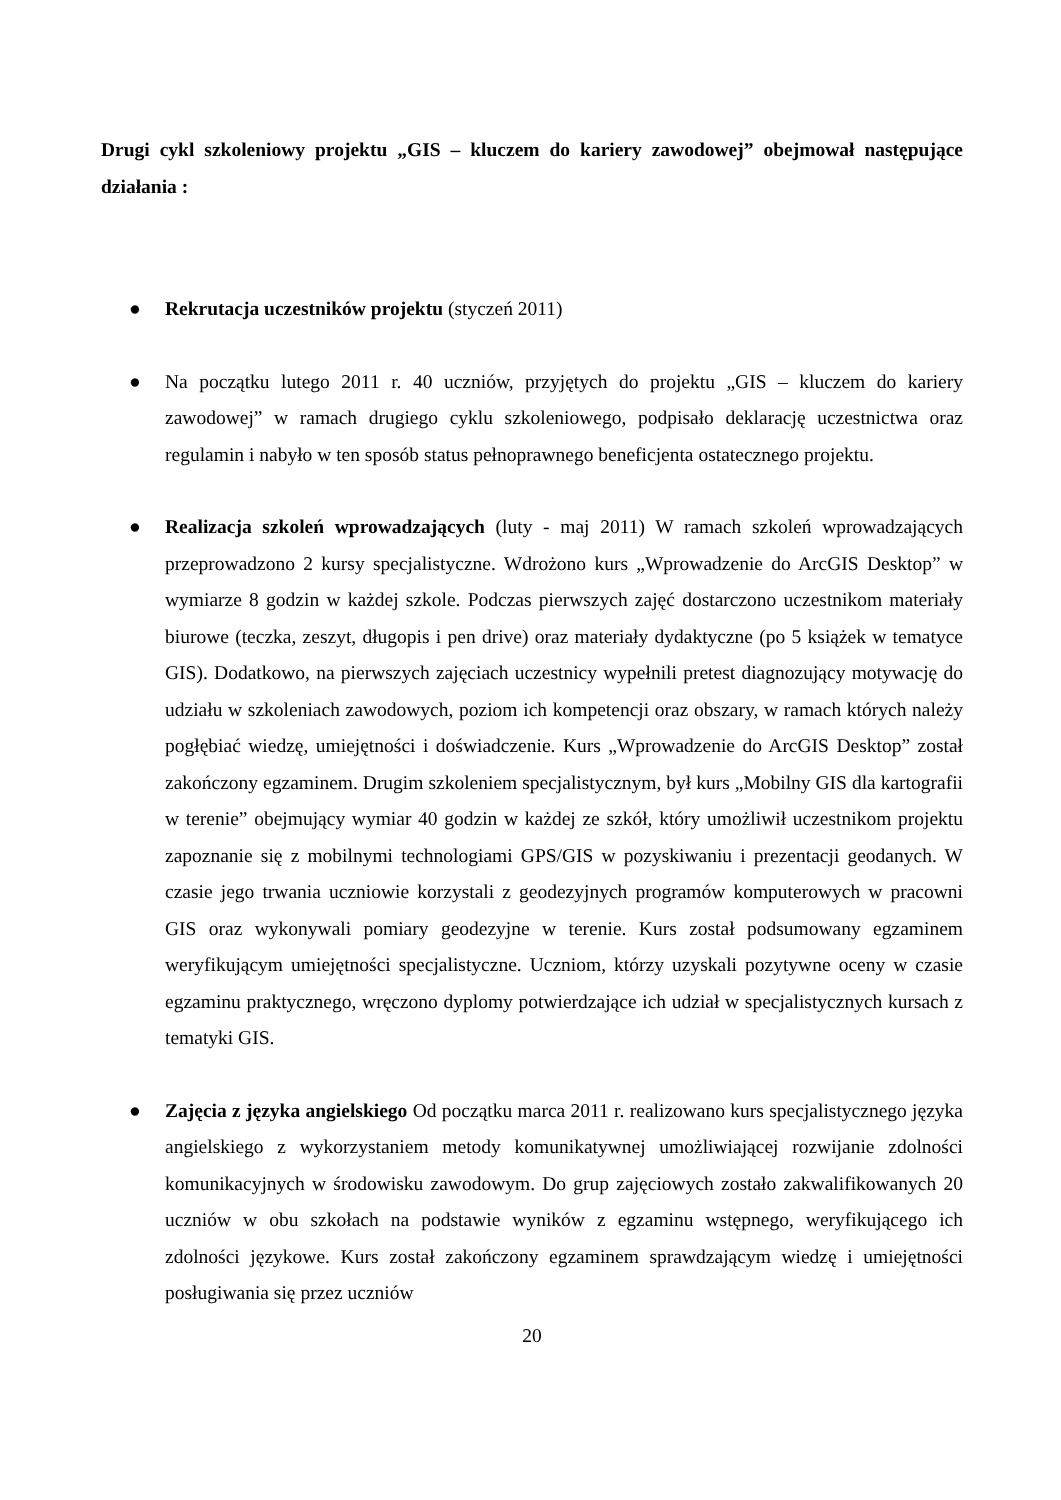Drugi cykl szkoleniowy projektu „GIS – kluczem do kariery zawodowej” obejmował następujące działania :
● Rekrutacja uczestników projektu (styczeń 2011)
● Na początku lutego 2011 r. 40 uczniów, przyjętych do projektu „GIS – kluczem do kariery zawodowej” w ramach drugiego cyklu szkoleniowego, podpisało deklarację uczestnictwa oraz regulamin i nabyło w ten sposób status pełnoprawnego beneficjenta ostatecznego projektu.
● Realizacja szkoleń wprowadzających (luty - maj 2011) W ramach szkoleń wprowadzających przeprowadzono 2 kursy specjalistyczne. Wdrożono kurs „Wprowadzenie do ArcGIS Desktop” w wymiarze 8 godzin w każdej szkole. Podczas pierwszych zajęć dostarczono uczestnikom materiały biurowe (teczka, zeszyt, długopis i pen drive) oraz materiały dydaktyczne (po 5 książek w tematyce GIS). Dodatkowo, na pierwszych zajęciach uczestnicy wypełnili pretest diagnozujący motywację do udziału w szkoleniach zawodowych, poziom ich kompetencji oraz obszary, w ramach których należy pogłębiać wiedzę, umiejętności i doświadczenie. Kurs „Wprowadzenie do ArcGIS Desktop” został zakończony egzaminem. Drugim szkoleniem specjalistycznym, był kurs „Mobilny GIS dla kartografii w terenie” obejmujący wymiar 40 godzin w każdej ze szkół, który umożliwił uczestnikom projektu zapoznanie się z mobilnymi technologiami GPS/GIS w pozyskiwaniu i prezentacji geodanych. W czasie jego trwania uczniowie korzystali z geodezyjnych programów komputerowych w pracowni GIS oraz wykonywali pomiary geodezyjne w terenie. Kurs został podsumowany egzaminem weryfikującym umiejętności specjalistyczne. Uczniom, którzy uzyskali pozytywne oceny w czasie egzaminu praktycznego, wręczono dyplomy potwierdzające ich udział w specjalistycznych kursach z tematyki GIS.
● Zajęcia z języka angielskiego Od początku marca 2011 r. realizowano kurs specjalistycznego języka angielskiego z wykorzystaniem metody komunikatywnej umożliwiającej rozwijanie zdolności komunikacyjnych w środowisku zawodowym. Do grup zajęciowych zostało zakwalifikowanych 20 uczniów w obu szkołach na podstawie wyników z egzaminu wstępnego, weryfikującego ich zdolności językowe. Kurs został zakończony egzaminem sprawdzającym wiedzę i umiejętności posługiwania się przez uczniów
20